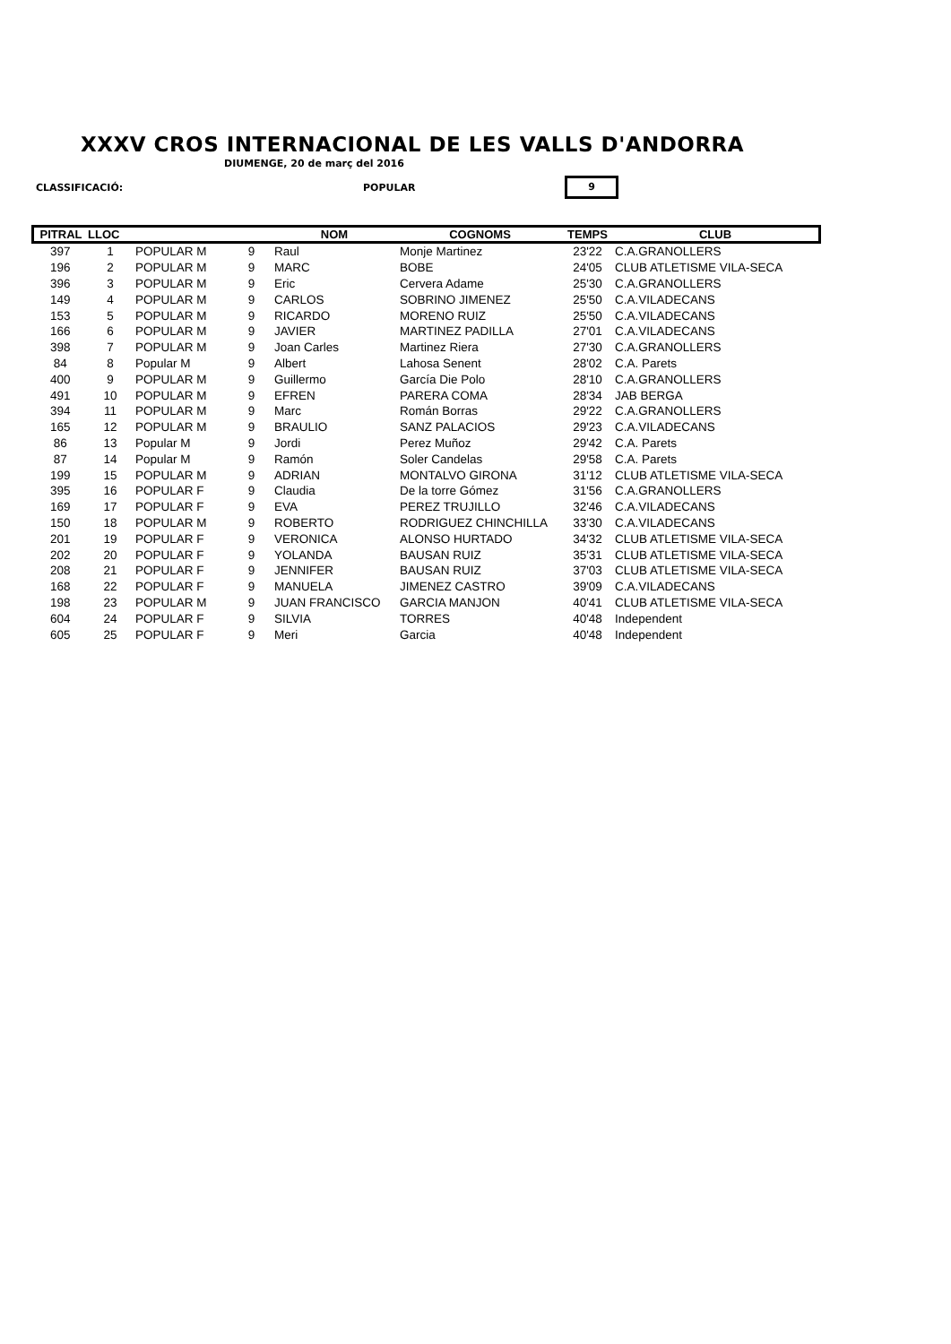XXXV CROS INTERNACIONAL DE LES VALLS D'ANDORRA
DIUMENGE, 20 de març del 2016
CLASSIFICACIÓ: POPULAR 9
| PITRAL | LLOC | | | NOM | COGNOMS | TEMPS | CLUB |
| --- | --- | --- | --- | --- | --- | --- | --- |
| 397 | 1 | POPULAR M | 9 | Raul | Monje Martinez | 23'22 | C.A.GRANOLLERS |
| 196 | 2 | POPULAR M | 9 | MARC | BOBE | 24'05 | CLUB ATLETISME VILA-SECA |
| 396 | 3 | POPULAR M | 9 | Eric | Cervera Adame | 25'30 | C.A.GRANOLLERS |
| 149 | 4 | POPULAR M | 9 | CARLOS | SOBRINO JIMENEZ | 25'50 | C.A.VILADECANS |
| 153 | 5 | POPULAR M | 9 | RICARDO | MORENO RUIZ | 25'50 | C.A.VILADECANS |
| 166 | 6 | POPULAR M | 9 | JAVIER | MARTINEZ PADILLA | 27'01 | C.A.VILADECANS |
| 398 | 7 | POPULAR M | 9 | Joan Carles | Martinez Riera | 27'30 | C.A.GRANOLLERS |
| 84 | 8 | Popular M | 9 | Albert | Lahosa Senent | 28'02 | C.A. Parets |
| 400 | 9 | POPULAR M | 9 | Guillermo | García Die Polo | 28'10 | C.A.GRANOLLERS |
| 491 | 10 | POPULAR M | 9 | EFREN | PARERA COMA | 28'34 | JAB BERGA |
| 394 | 11 | POPULAR M | 9 | Marc | Román Borras | 29'22 | C.A.GRANOLLERS |
| 165 | 12 | POPULAR M | 9 | BRAULIO | SANZ PALACIOS | 29'23 | C.A.VILADECANS |
| 86 | 13 | Popular M | 9 | Jordi | Perez Muñoz | 29'42 | C.A. Parets |
| 87 | 14 | Popular M | 9 | Ramón | Soler Candelas | 29'58 | C.A. Parets |
| 199 | 15 | POPULAR M | 9 | ADRIAN | MONTALVO GIRONA | 31'12 | CLUB ATLETISME VILA-SECA |
| 395 | 16 | POPULAR F | 9 | Claudia | De la torre Gómez | 31'56 | C.A.GRANOLLERS |
| 169 | 17 | POPULAR F | 9 | EVA | PEREZ TRUJILLO | 32'46 | C.A.VILADECANS |
| 150 | 18 | POPULAR M | 9 | ROBERTO | RODRIGUEZ CHINCHILLA | 33'30 | C.A.VILADECANS |
| 201 | 19 | POPULAR F | 9 | VERONICA | ALONSO HURTADO | 34'32 | CLUB ATLETISME VILA-SECA |
| 202 | 20 | POPULAR F | 9 | YOLANDA | BAUSAN RUIZ | 35'31 | CLUB ATLETISME VILA-SECA |
| 208 | 21 | POPULAR F | 9 | JENNIFER | BAUSAN RUIZ | 37'03 | CLUB ATLETISME VILA-SECA |
| 168 | 22 | POPULAR F | 9 | MANUELA | JIMENEZ CASTRO | 39'09 | C.A.VILADECANS |
| 198 | 23 | POPULAR M | 9 | JUAN FRANCISCO | GARCIA MANJON | 40'41 | CLUB ATLETISME VILA-SECA |
| 604 | 24 | POPULAR F | 9 | SILVIA | TORRES | 40'48 | Independent |
| 605 | 25 | POPULAR F | 9 | Meri | Garcia | 40'48 | Independent |